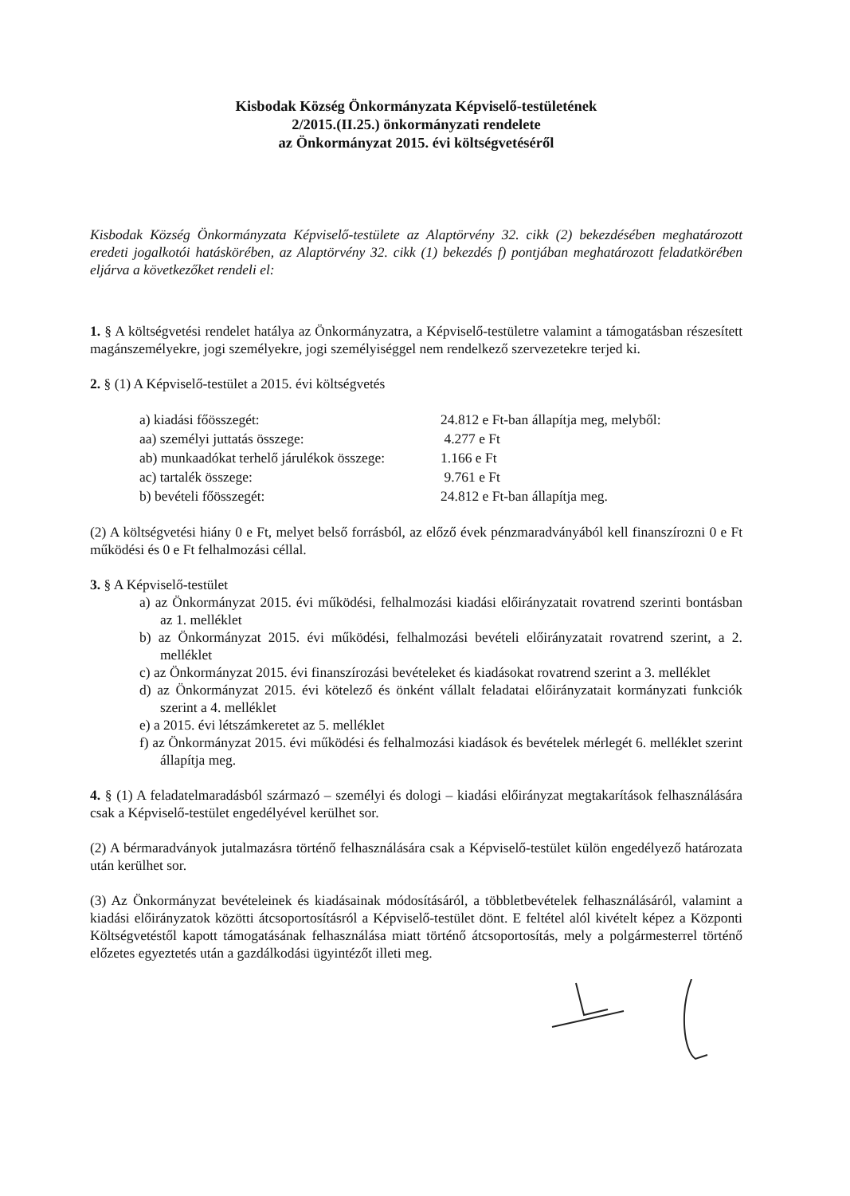Kisbodak Község Önkormányzata Képviselő-testületének
2/2015.(II.25.) önkormányzati rendelete
az Önkormányzat 2015. évi költségvetéséről
Kisbodak Község Önkormányzata Képviselő-testülete az Alaptörvény 32. cikk (2) bekezdésében meghatározott eredeti jogalkotói hatáskörében, az Alaptörvény 32. cikk (1) bekezdés f) pontjában meghatározott feladatkörében eljárva a következőket rendeli el:
1. § A költségvetési rendelet hatálya az Önkormányzatra, a Képviselő-testületre valamint a támogatásban részesített magánszemélyekre, jogi személyekre, jogi személyiséggel nem rendelkező szervezetekre terjed ki.
2. § (1) A Képviselő-testület a 2015. évi költségvetés
| a) kiadási főösszegét: | 24.812 e Ft-ban állapítja meg, melyből: |
| aa) személyi juttatás összege: | 4.277 e Ft |
| ab) munkaadókat terhelő járulékok összege: | 1.166 e Ft |
| ac) tartalék összege: | 9.761 e Ft |
| b) bevételi főösszegét: | 24.812 e Ft-ban állapítja meg. |
(2) A költségvetési hiány 0 e Ft, melyet belső forrásból, az előző évek pénzmaradványából kell finanszírozni 0 e Ft működési és 0 e Ft felhalmozási céllal.
3. § A Képviselő-testület
a) az Önkormányzat 2015. évi működési, felhalmozási kiadási előirányzatait rovatrend szerinti bontásban az 1. melléklet
b) az Önkormányzat 2015. évi működési, felhalmozási bevételi előirányzatait rovatrend szerint, a 2. melléklet
c) az Önkormányzat 2015. évi finanszírozási bevételeket és kiadásokat rovatrend szerint a 3. melléklet
d) az Önkormányzat 2015. évi kötelező és önként vállalt feladatai előirányzatait kormányzati funkciók szerint a 4. melléklet
e) a 2015. évi létszámkeretet az 5. melléklet
f) az Önkormányzat 2015. évi működési és felhalmozási kiadások és bevételek mérlegét 6. melléklet szerint állapítja meg.
4. § (1) A feladatelmaradásból származó – személyi és dologi – kiadási előirányzat megtakarítások felhasználására csak a Képviselő-testület engedélyével kerülhet sor.
(2) A bérmaradványok jutalmazásra történő felhasználására csak a Képviselő-testület külön engedélyező határozata után kerülhet sor.
(3) Az Önkormányzat bevételeinek és kiadásainak módosításáról, a többletbevételek felhasználásáról, valamint a kiadási előirányzatok közötti átcsoportosításról a Képviselő-testület dönt. E feltétel alól kivételt képez a Központi Költségvetéstől kapott támogatásának felhasználása miatt történő átcsoportosítás, mely a polgármesterrel történő előzetes egyeztetés után a gazdálkodási ügyintézőt illeti meg.